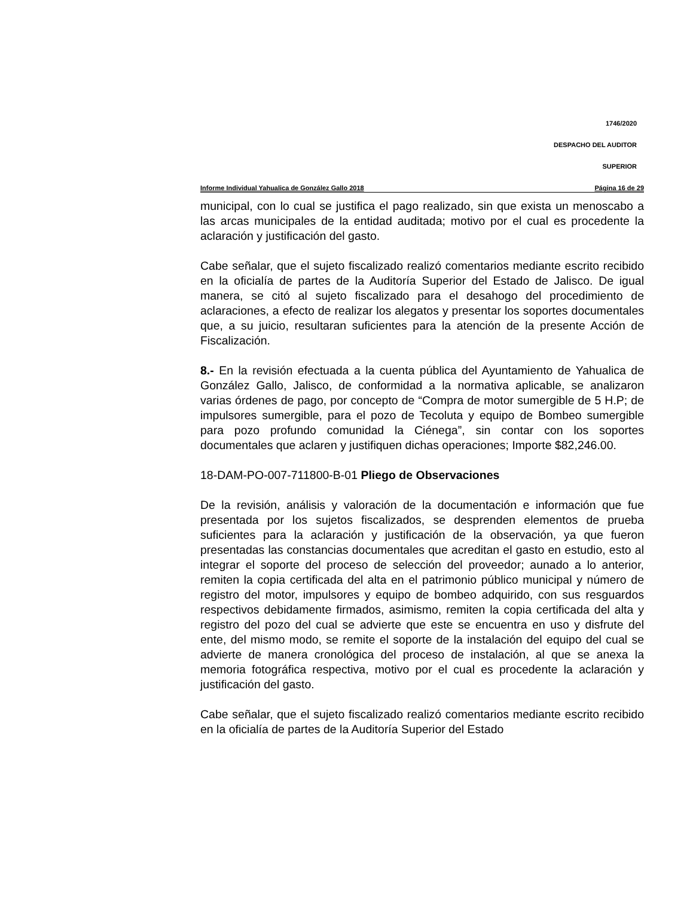1746/2020
DESPACHO DEL AUDITOR
SUPERIOR
Informe Individual Yahualica de González Gallo 2018 Página 16 de 29
municipal, con lo cual se justifica el pago realizado, sin que exista un menoscabo a las arcas municipales de la entidad auditada; motivo por el cual es procedente la aclaración y justificación del gasto.
Cabe señalar, que el sujeto fiscalizado realizó comentarios mediante escrito recibido en la oficialía de partes de la Auditoría Superior del Estado de Jalisco. De igual manera, se citó al sujeto fiscalizado para el desahogo del procedimiento de aclaraciones, a efecto de realizar los alegatos y presentar los soportes documentales que, a su juicio, resultaran suficientes para la atención de la presente Acción de Fiscalización.
8.- En la revisión efectuada a la cuenta pública del Ayuntamiento de Yahualica de González Gallo, Jalisco, de conformidad a la normativa aplicable, se analizaron varias órdenes de pago, por concepto de “Compra de motor sumergible de 5 H.P; de impulsores sumergible, para el pozo de Tecoluta y equipo de Bombeo sumergible para pozo profundo comunidad la Ciénega”, sin contar con los soportes documentales que aclaren y justifiquen dichas operaciones; Importe $82,246.00.
18-DAM-PO-007-711800-B-01 Pliego de Observaciones
De la revisión, análisis y valoración de la documentación e información que fue presentada por los sujetos fiscalizados, se desprenden elementos de prueba suficientes para la aclaración y justificación de la observación, ya que fueron presentadas las constancias documentales que acreditan el gasto en estudio, esto al integrar el soporte del proceso de selección del proveedor; aunado a lo anterior, remiten la copia certificada del alta en el patrimonio público municipal y número de registro del motor, impulsores y equipo de bombeo adquirido, con sus resguardos respectivos debidamente firmados, asimismo, remiten la copia certificada del alta y registro del pozo del cual se advierte que este se encuentra en uso y disfrute del ente, del mismo modo, se remite el soporte de la instalación del equipo del cual se advierte de manera cronológica del proceso de instalación, al que se anexa la memoria fotográfica respectiva, motivo por el cual es procedente la aclaración y justificación del gasto.
Cabe señalar, que el sujeto fiscalizado realizó comentarios mediante escrito recibido en la oficialía de partes de la Auditoría Superior del Estado